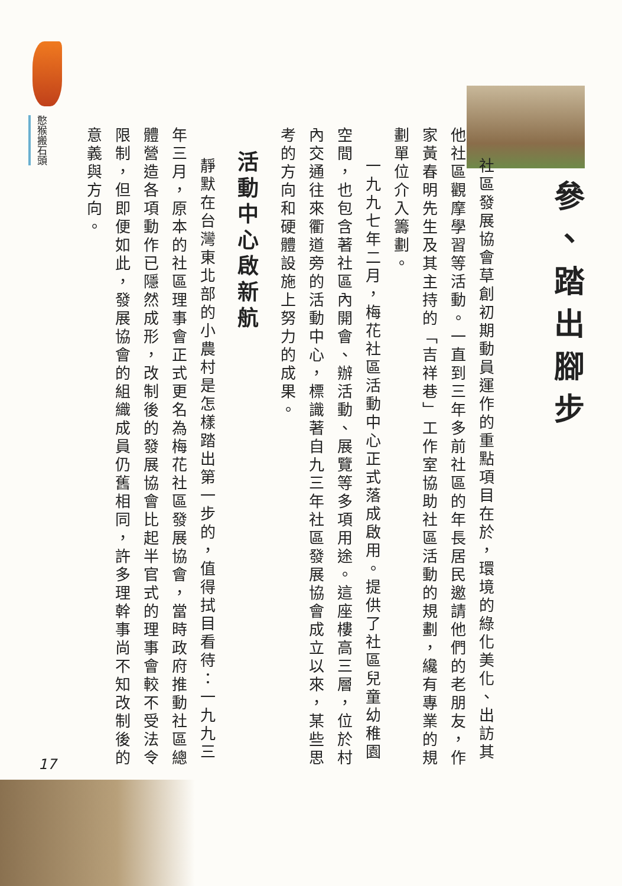憨猴搬石頭
參、踏出腳步
社區發展協會草創初期動員運作的重點項目在於，環境的綠化美化、出訪其他社區觀摩學習等活動。一直到三年多前社區的年長居民邀請他們的老朋友，作家黃春明先生及其主持的「吉祥巷」工作室協助社區活動的規劃，纔有專業的規劃單位介入籌劃。
一九九七年二月，梅花社區活動中心正式落成啟用。提供了社區兒童幼稚園空間，也包含著社區內開會、辦活動、展覽等多項用途。這座樓高三層，位於村內交通往來衢道旁的活動中心，標識著自九三年社區發展協會成立以來，某些思考的方向和硬體設施上努力的成果。
活動中心啟新航
靜默在台灣東北部的小農村是怎樣踏出第一步的，值得拭目看待：一九九三年三月，原本的社區理事會正式更名為梅花社區發展協會，當時政府推動社區總體營造各項動作已隱然成形，改制後的發展協會比起半官式的理事會較不受法令限制，但即便如此，發展協會的組織成員仍舊相同，許多理幹事尚不知改制後的意義與方向。
17